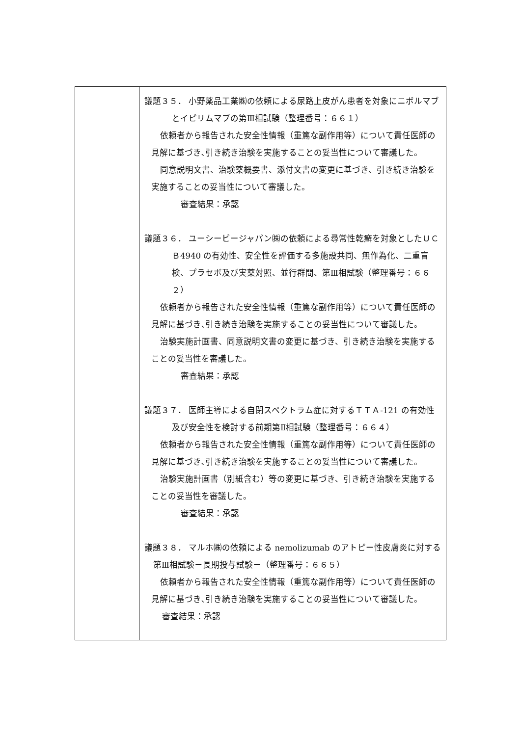| | 議題３５． 小野薬品工業㈱の依頼による尿路上皮がん患者を対象にニボルマブとイピリムマブの第Ⅲ相試験（整理番号：６６１） 依頼者から報告された安全性情報（重篤な副作用等）について責任医師の見解に基づき､引き続き治験を実施することの妥当性について審議した。 同意説明文書、治験薬概要書、添付文書の変更に基づき、引き続き治験を実施することの妥当性について審議した。 審査結果：承認 議題３６． ユーシービージャパン㈱の依頼による尋常性乾癬を対象としたＵＣＢ4940 の有効性、安全性を評価する多施設共同、無作為化、二重盲検、プラセボ及び実薬対照、並行群間、第Ⅲ相試験（整理番号：６６２） 依頼者から報告された安全性情報（重篤な副作用等）について責任医師の見解に基づき､引き続き治験を実施することの妥当性について審議した。 治験実施計画書、同意説明文書の変更に基づき、引き続き治験を実施することの妥当性を審議した。 審査結果：承認 議題３７． 医師主導による自閉スペクトラム症に対するＴＴＡ-121 の有効性及び安全性を検討する前期第Ⅱ相試験（整理番号：６６４） 依頼者から報告された安全性情報（重篤な副作用等）について責任医師の見解に基づき､引き続き治験を実施することの妥当性について審議した。 治験実施計画書（別紙含む）等の変更に基づき、引き続き治験を実施することの妥当性を審議した。 審査結果：承認 議題３８． マルホ㈱の依頼による nemolizumab のアトピー性皮膚炎に対する第Ⅲ相試験－長期投与試験－（整理番号：６６５） 依頼者から報告された安全性情報（重篤な副作用等）について責任医師の見解に基づき､引き続き治験を実施することの妥当性について審議した。 審査結果：承認 |